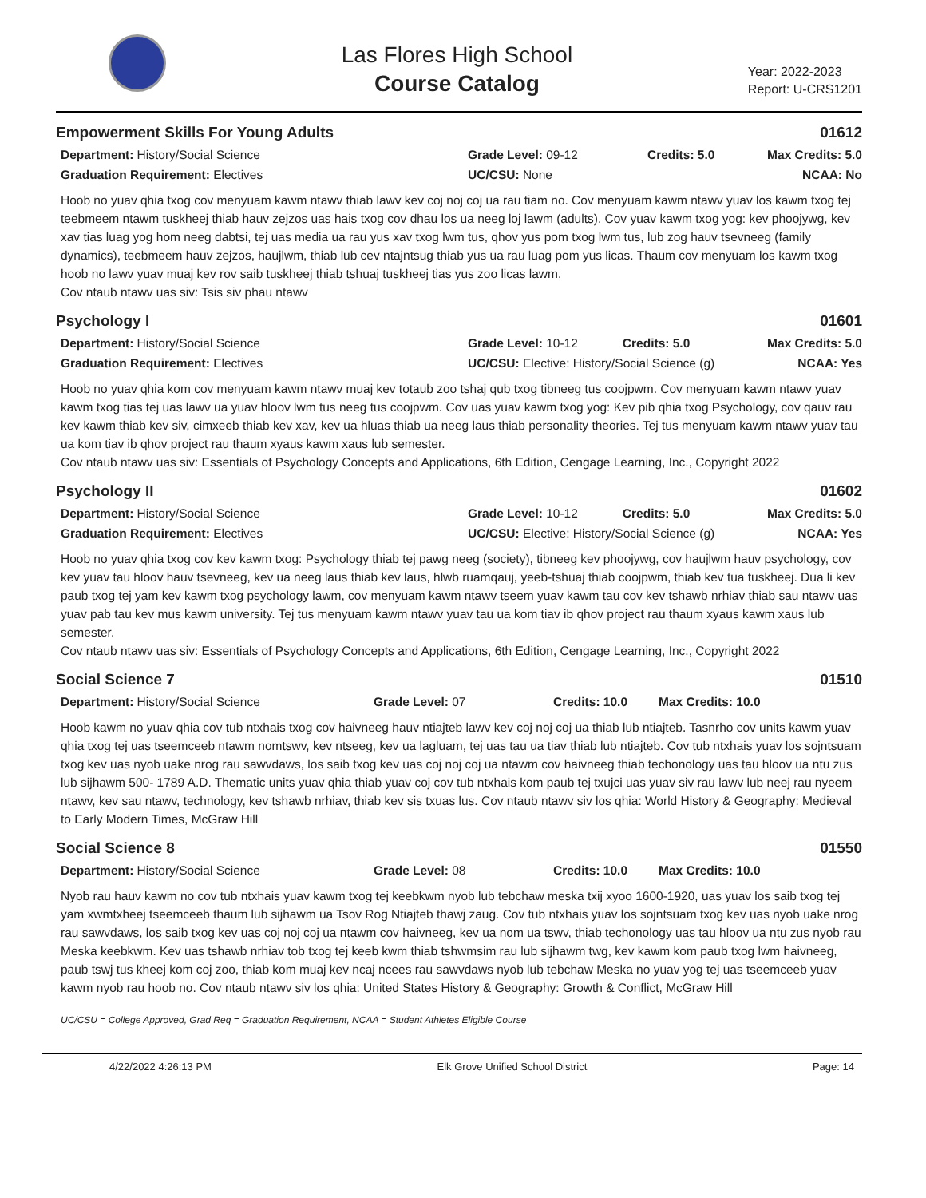Las Flores High School
Course Catalog
Year: 2022-2023
Report: U-CRS1201
Empowerment Skills For Young Adults 01612
Department: History/Social Science
Graduation Requirement: Electives
Grade Level: 09-12
UC/CSU: None
Credits: 5.0 Max Credits: 5.0
NCAA: No
Hoob no yuav qhia txog cov menyuam kawm ntawv thiab lawv kev coj noj coj ua rau tiam no. Cov menyuam kawm ntawv yuav los kawm txog tej teebmeem ntawm tuskheej thiab hauv zejzos uas hais txog cov dhau los ua neeg loj lawm (adults). Cov yuav kawm txog yog: kev phoojywg, kev xav tias luag yog hom neeg dabtsi, tej uas media ua rau yus xav txog lwm tus, qhov yus pom txog lwm tus, lub zog hauv tsevneeg (family dynamics), teebmeem hauv zejzos, haujlwm, thiab lub cev ntajntsug thiab yus ua rau luag pom yus licas. Thaum cov menyuam los kawm txog hoob no lawv yuav muaj kev rov saib tuskheej thiab tshuaj tuskheej tias yus zoo licas lawm.
Cov ntaub ntawv uas siv: Tsis siv phau ntawv
Psychology I 01601
Department: History/Social Science
Graduation Requirement: Electives
Grade Level: 10-12 Credits: 5.0
UC/CSU: Elective: History/Social Science (g)
Max Credits: 5.0
NCAA: Yes
Hoob no yuav qhia kom cov menyuam kawm ntawv muaj kev totaub zoo tshaj qub txog tibneeg tus coojpwm. Cov menyuam kawm ntawv yuav kawm txog tias tej uas lawv ua yuav hloov lwm tus neeg tus coojpwm. Cov uas yuav kawm txog yog: Kev pib qhia txog Psychology, cov qauv rau kev kawm thiab kev siv, cimxeeb thiab kev xav, kev ua hluas thiab ua neeg laus thiab personality theories. Tej tus menyuam kawm ntawv yuav tau ua kom tiav ib qhov project rau thaum xyaus kawm xaus lub semester.
Cov ntaub ntawv uas siv: Essentials of Psychology Concepts and Applications, 6th Edition, Cengage Learning, Inc., Copyright 2022
Psychology II 01602
Department: History/Social Science
Graduation Requirement: Electives
Grade Level: 10-12 Credits: 5.0
UC/CSU: Elective: History/Social Science (g)
Max Credits: 5.0
NCAA: Yes
Hoob no yuav qhia txog cov kev kawm txog: Psychology thiab tej pawg neeg (society), tibneeg kev phoojywg, cov haujlwm hauv psychology, cov kev yuav tau hloov hauv tsevneeg, kev ua neeg laus thiab kev laus, hlwb ruamqauj, yeeb-tshuaj thiab coojpwm, thiab kev tua tuskheej. Dua li kev paub txog tej yam kev kawm txog psychology lawm, cov menyuam kawm ntawv tseem yuav kawm tau cov kev tshawb nrhiav thiab sau ntawv uas yuav pab tau kev mus kawm university. Tej tus menyuam kawm ntawv yuav tau ua kom tiav ib qhov project rau thaum xyaus kawm xaus lub semester.
Cov ntaub ntawv uas siv: Essentials of Psychology Concepts and Applications, 6th Edition, Cengage Learning, Inc., Copyright 2022
Social Science 7 01510
Department: History/Social Science Grade Level: 07 Credits: 10.0 Max Credits: 10.0
Hoob kawm no yuav qhia cov tub ntxhais txog cov haivneeg hauv ntiajteb lawv kev coj noj coj ua thiab lub ntiajteb. Tasnrho cov units kawm yuav qhia txog tej uas tseemceeb ntawm nomtswv, kev ntseeg, kev ua lagluam, tej uas tau ua tiav thiab lub ntiajteb. Cov tub ntxhais yuav los sojntsuam txog kev uas nyob uake nrog rau sawvdaws, los saib txog kev uas coj noj coj ua ntawm cov haivneeg thiab techonology uas tau hloov ua ntu zus lub sijhawm 500- 1789 A.D. Thematic units yuav qhia thiab yuav coj cov tub ntxhais kom paub tej txujci uas yuav siv rau lawv lub neej rau nyeem ntawv, kev sau ntawv, technology, kev tshawb nrhiav, thiab kev sis txuas lus. Cov ntaub ntawv siv los qhia: World History & Geography: Medieval to Early Modern Times, McGraw Hill
Social Science 8 01550
Department: History/Social Science Grade Level: 08 Credits: 10.0 Max Credits: 10.0
Nyob rau hauv kawm no cov tub ntxhais yuav kawm txog tej keebkwm nyob lub tebchaw meska txij xyoo 1600-1920, uas yuav los saib txog tej yam xwmtxheej tseemceeb thaum lub sijhawm ua Tsov Rog Ntiajteb thawj zaug. Cov tub ntxhais yuav los sojntsuam txog kev uas nyob uake nrog rau sawvdaws, los saib txog kev uas coj noj coj ua ntawm cov haivneeg, kev ua nom ua tswv, thiab techonology uas tau hloov ua ntu zus nyob rau Meska keebkwm. Kev uas tshawb nrhiav tob txog tej keeb kwm thiab tshwmsim rau lub sijhawm twg, kev kawm kom paub txog lwm haivneeg, paub tswj tus kheej kom coj zoo, thiab kom muaj kev ncaj ncees rau sawvdaws nyob lub tebchaw Meska no yuav yog tej uas tseemceeb yuav kawm nyob rau hoob no. Cov ntaub ntawv siv los qhia: United States History & Geography: Growth & Conflict, McGraw Hill
UC/CSU = College Approved, Grad Req = Graduation Requirement, NCAA = Student Athletes Eligible Course
4/22/2022 4:26:13 PM Elk Grove Unified School District Page: 14